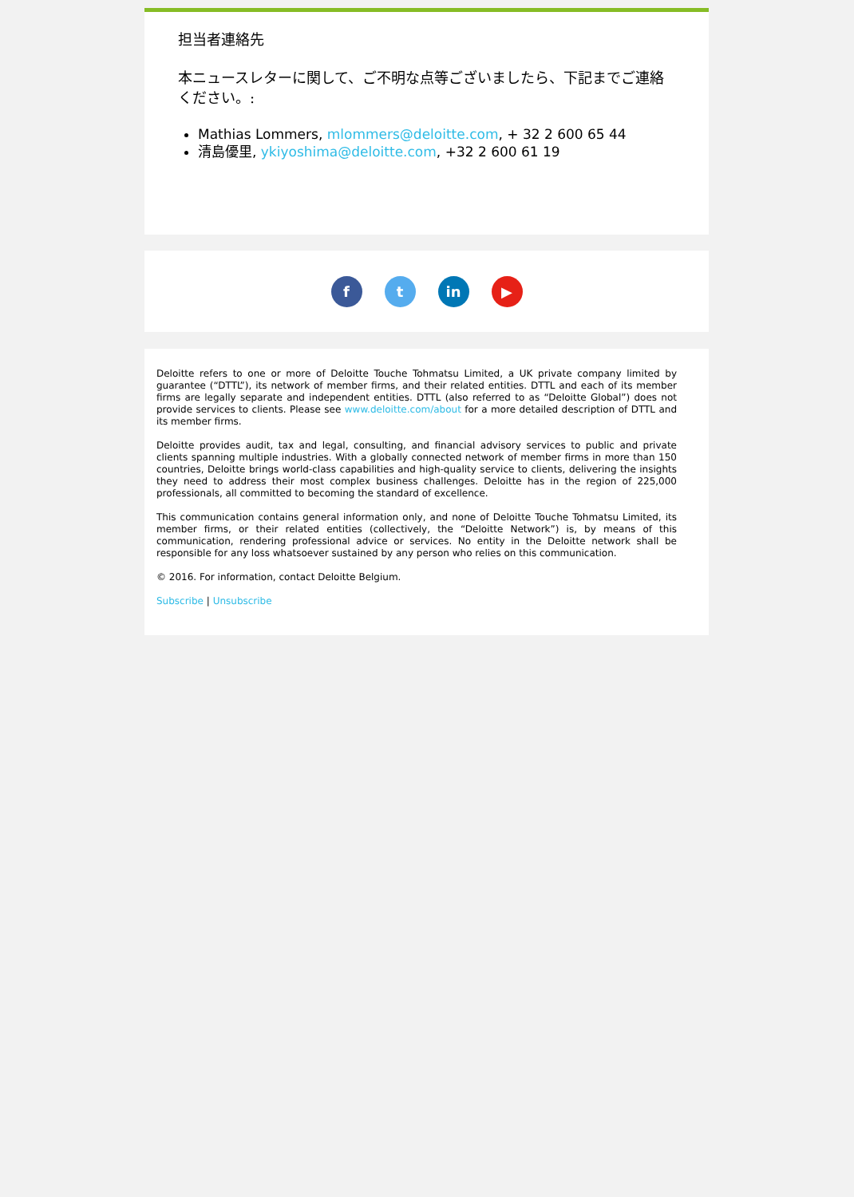担当者連絡先
本ニュースレターに関して、ご不明な点等ございましたら、下記までご連絡ください。:
Mathias Lommers, mlommers@deloitte.com, + 32 2 600 65 44
清島優里, ykiyoshima@deloitte.com, +32 2 600 61 19
f t in ▶
Deloitte refers to one or more of Deloitte Touche Tohmatsu Limited, a UK private company limited by guarantee (“DTTL”), its network of member firms, and their related entities. DTTL and each of its member firms are legally separate and independent entities. DTTL (also referred to as “Deloitte Global”) does not provide services to clients. Please see www.deloitte.com/about for a more detailed description of DTTL and its member firms.
Deloitte provides audit, tax and legal, consulting, and financial advisory services to public and private clients spanning multiple industries. With a globally connected network of member firms in more than 150 countries, Deloitte brings world-class capabilities and high-quality service to clients, delivering the insights they need to address their most complex business challenges. Deloitte has in the region of 225,000 professionals, all committed to becoming the standard of excellence.
This communication contains general information only, and none of Deloitte Touche Tohmatsu Limited, its member firms, or their related entities (collectively, the “Deloitte Network”) is, by means of this communication, rendering professional advice or services. No entity in the Deloitte network shall be responsible for any loss whatsoever sustained by any person who relies on this communication.
© 2016. For information, contact Deloitte Belgium.
Subscribe | Unsubscribe